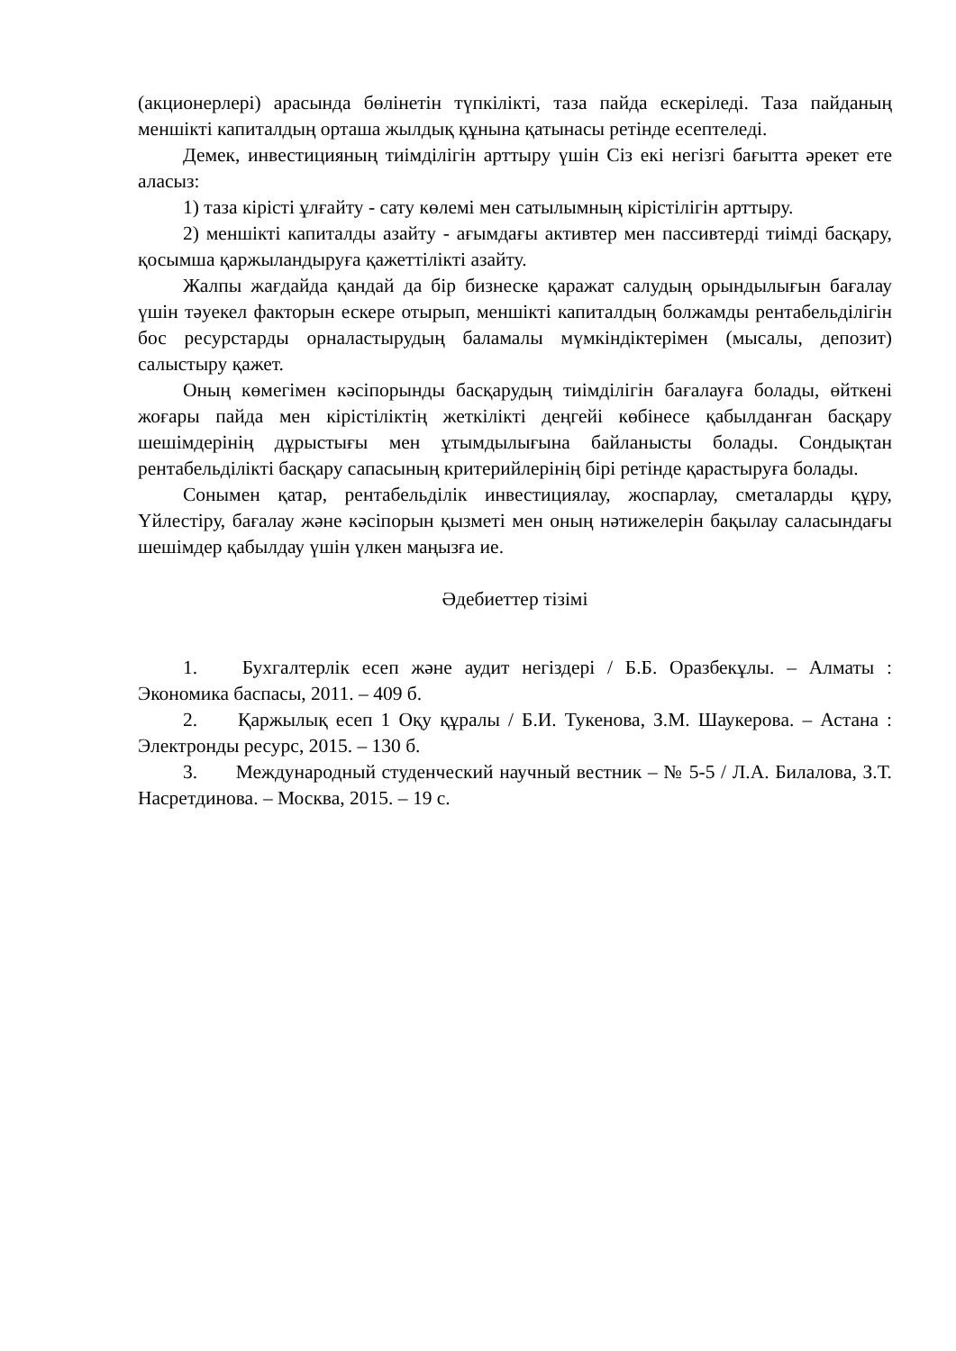(акционерлері) арасында бөлінетін түпкілікті, таза пайда ескеріледі. Таза пайданың меншікті капиталдың орташа жылдық құнына қатынасы ретінде есептеледі.
Демек, инвестицияның тиімділігін арттыру үшін Сіз екі негізгі бағытта әрекет ете аласыз:
1) таза кірісті ұлғайту - сату көлемі мен сатылымның кірістілігін арттыру.
2) меншікті капиталды азайту - ағымдағы активтер мен пассивтерді тиімді басқару, қосымша қаржыландыруға қажеттілікті азайту.
Жалпы жағдайда қандай да бір бизнеске қаражат салудың орындылығын бағалау үшін тәуекел факторын ескере отырып, меншікті капиталдың болжамды рентабельділігін бос ресурстарды орналастырудың баламалы мүмкіндіктерімен (мысалы, депозит) салыстыру қажет.
Оның көмегімен кәсіпорынды басқарудың тиімділігін бағалауға болады, өйткені жоғары пайда мен кірістіліктің жеткілікті деңгейі көбінесе қабылданған басқару шешімдерінің дұрыстығы мен ұтымдылығына байланысты болады. Сондықтан рентабельділікті басқару сапасының критерийлерінің бірі ретінде қарастыруға болады.
Сонымен қатар, рентабельділік инвестициялау, жоспарлау, сметаларды құру, Үйлестіру, бағалау және кәсіпорын қызметі мен оның нәтижелерін бақылау саласындағы шешімдер қабылдау үшін үлкен маңызға ие.
Әдебиеттер тізімі
1. Бухгалтерлік есеп және аудит негіздері / Б.Б. Оразбекұлы. – Алматы : Экономика баспасы, 2011. – 409 б.
2. Қаржылық есеп 1 Оқу құралы / Б.И. Тукенова, З.М. Шаукерова. – Астана : Электронды ресурс, 2015. – 130 б.
3. Международный студенческий научный вестник – № 5-5 / Л.А. Билалова, З.Т. Насретдинова. – Москва, 2015. – 19 с.